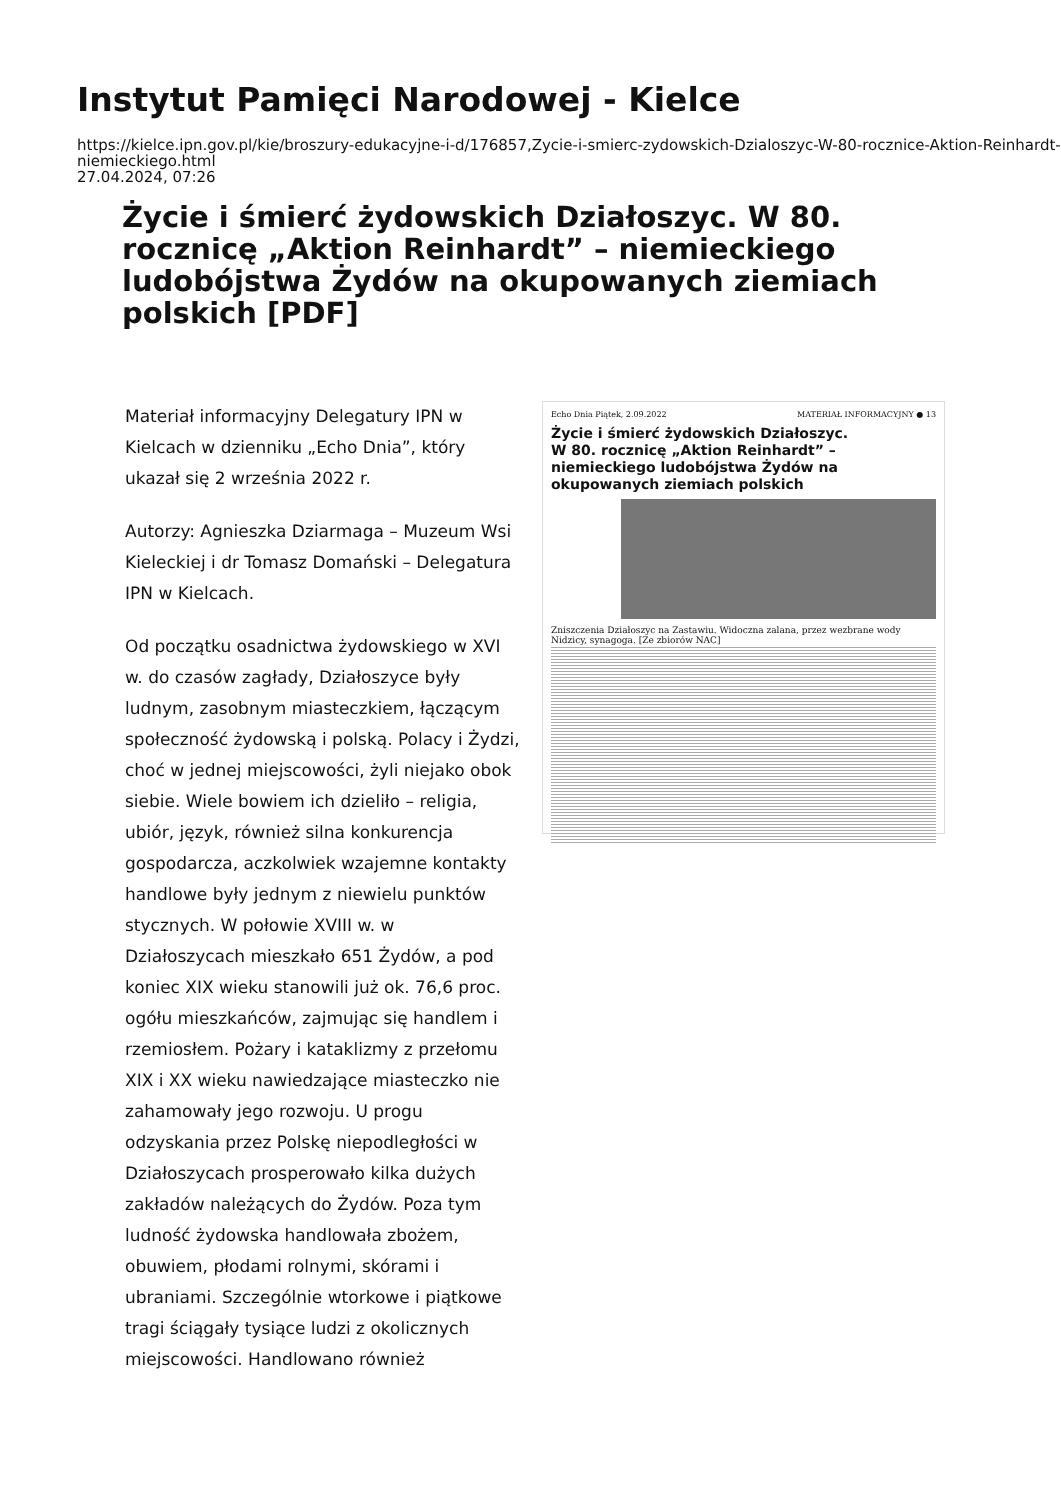Instytut Pamięci Narodowej - Kielce
https://kielce.ipn.gov.pl/kie/broszury-edukacyjne-i-d/176857,Zycie-i-smierc-zydowskich-Dzialoszyc-W-80-rocznice-Aktion-Reinhardt-niemieckiego.html
27.04.2024, 07:26
Życie i śmierć żydowskich Działoszyc. W 80. rocznicę „Aktion Reinhardt” – niemieckiego ludobójstwa Żydów na okupowanych ziemiach polskich [PDF]
Materiał informacyjny Delegatury IPN w Kielcach w dzienniku „Echo Dnia”, który ukazał się 2 września 2022 r.
Autorzy: Agnieszka Dziarmaga – Muzeum Wsi Kieleckiej i dr Tomasz Domański – Delegatura IPN w Kielcach.
Od początku osadnictwa żydowskiego w XVI w. do czasów zagłady, Działoszyce były ludnym, zasobnym miasteczkiem, łączącym społeczność żydowską i polską. Polacy i Żydzi, choć w jednej miejscowości, żyli niejako obok siebie. Wiele bowiem ich dzieliło – religia, ubiór, język, również silna konkurencja gospodarcza, aczkolwiek wzajemne kontakty handlowe były jednym z niewielu punktów stycznych. W połowie XVIII w. w Działoszycach mieszkało 651 Żydów, a pod koniec XIX wieku stanowili już ok. 76,6 proc. ogółu mieszkańców, zajmując się handlem i rzemiosłem. Pożary i kataklizmy z przełomu XIX i XX wieku nawiedzające miasteczko nie zahamowały jego rozwoju. U progu odzyskania przez Polskę niepodległości w Działoszycach prosperowało kilka dużych zakładów należących do Żydów. Poza tym ludność żydowska handlowała zbożem, obuwiem, płodami rolnymi, skórami i ubraniami. Szczególnie wtorkowe i piątkowe tragi ściągały tysiące ludzi z okolicznych miejscowości. Handlowano również
Echo Dnia Piątek, 2.09.2022 MATERIAŁ INFORMACYJNY ● 13
Życie i śmierć żydowskich Działoszyc.
W 80. rocznicę „Aktion Reinhardt” – niemieckiego ludobójstwa Żydów na okupowanych ziemiach polskich
Zniszczenia Działoszyc na Zastawiu. Widoczna zalana, przez wezbrane wody Nidzicy, synagoga. [Ze zbiorów NAC]